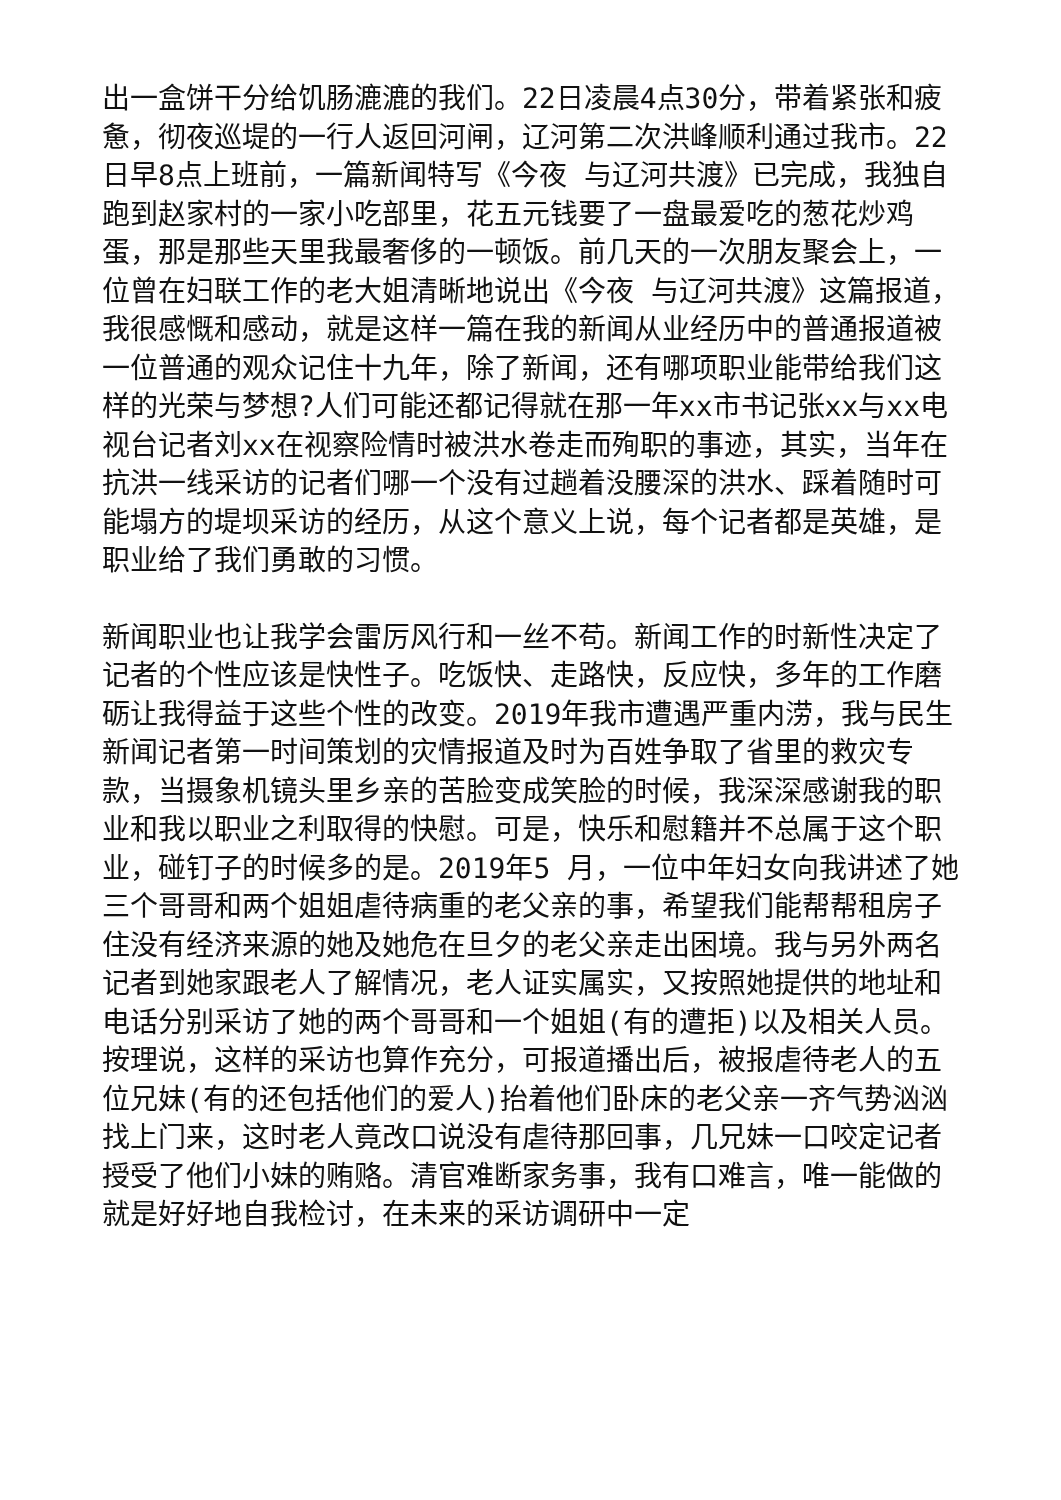出一盒饼干分给饥肠漉漉的我们。22日凌晨4点30分，带着紧张和疲惫，彻夜巡堤的一行人返回河闸，辽河第二次洪峰顺利通过我市。22日早8点上班前，一篇新闻特写《今夜 与辽河共渡》已完成，我独自跑到赵家村的一家小吃部里，花五元钱要了一盘最爱吃的葱花炒鸡蛋，那是那些天里我最奢侈的一顿饭。前几天的一次朋友聚会上，一位曾在妇联工作的老大姐清晰地说出《今夜 与辽河共渡》这篇报道，我很感慨和感动，就是这样一篇在我的新闻从业经历中的普通报道被一位普通的观众记住十九年，除了新闻，还有哪项职业能带给我们这样的光荣与梦想?人们可能还都记得就在那一年xx市书记张xx与xx电视台记者刘xx在视察险情时被洪水卷走而殉职的事迹，其实，当年在抗洪一线采访的记者们哪一个没有过趟着没腰深的洪水、踩着随时可能塌方的堤坝采访的经历，从这个意义上说，每个记者都是英雄，是职业给了我们勇敢的习惯。
新闻职业也让我学会雷厉风行和一丝不苟。新闻工作的时新性决定了记者的个性应该是快性子。吃饭快、走路快，反应快，多年的工作磨砺让我得益于这些个性的改变。2019年我市遭遇严重内涝，我与民生新闻记者第一时间策划的灾情报道及时为百姓争取了省里的救灾专款，当摄象机镜头里乡亲的苦脸变成笑脸的时候，我深深感谢我的职业和我以职业之利取得的快慰。可是，快乐和慰籍并不总属于这个职业，碰钉子的时候多的是。2019年5 月，一位中年妇女向我讲述了她三个哥哥和两个姐姐虐待病重的老父亲的事，希望我们能帮帮租房子住没有经济来源的她及她危在旦夕的老父亲走出困境。我与另外两名记者到她家跟老人了解情况，老人证实属实，又按照她提供的地址和电话分别采访了她的两个哥哥和一个姐姐(有的遭拒)以及相关人员。按理说，这样的采访也算作充分，可报道播出后，被报虐待老人的五位兄妹(有的还包括他们的爱人)抬着他们卧床的老父亲一齐气势汹汹找上门来，这时老人竟改口说没有虐待那回事，几兄妹一口咬定记者授受了他们小妹的贿赂。清官难断家务事，我有口难言，唯一能做的就是好好地自我检讨，在未来的采访调研中一定